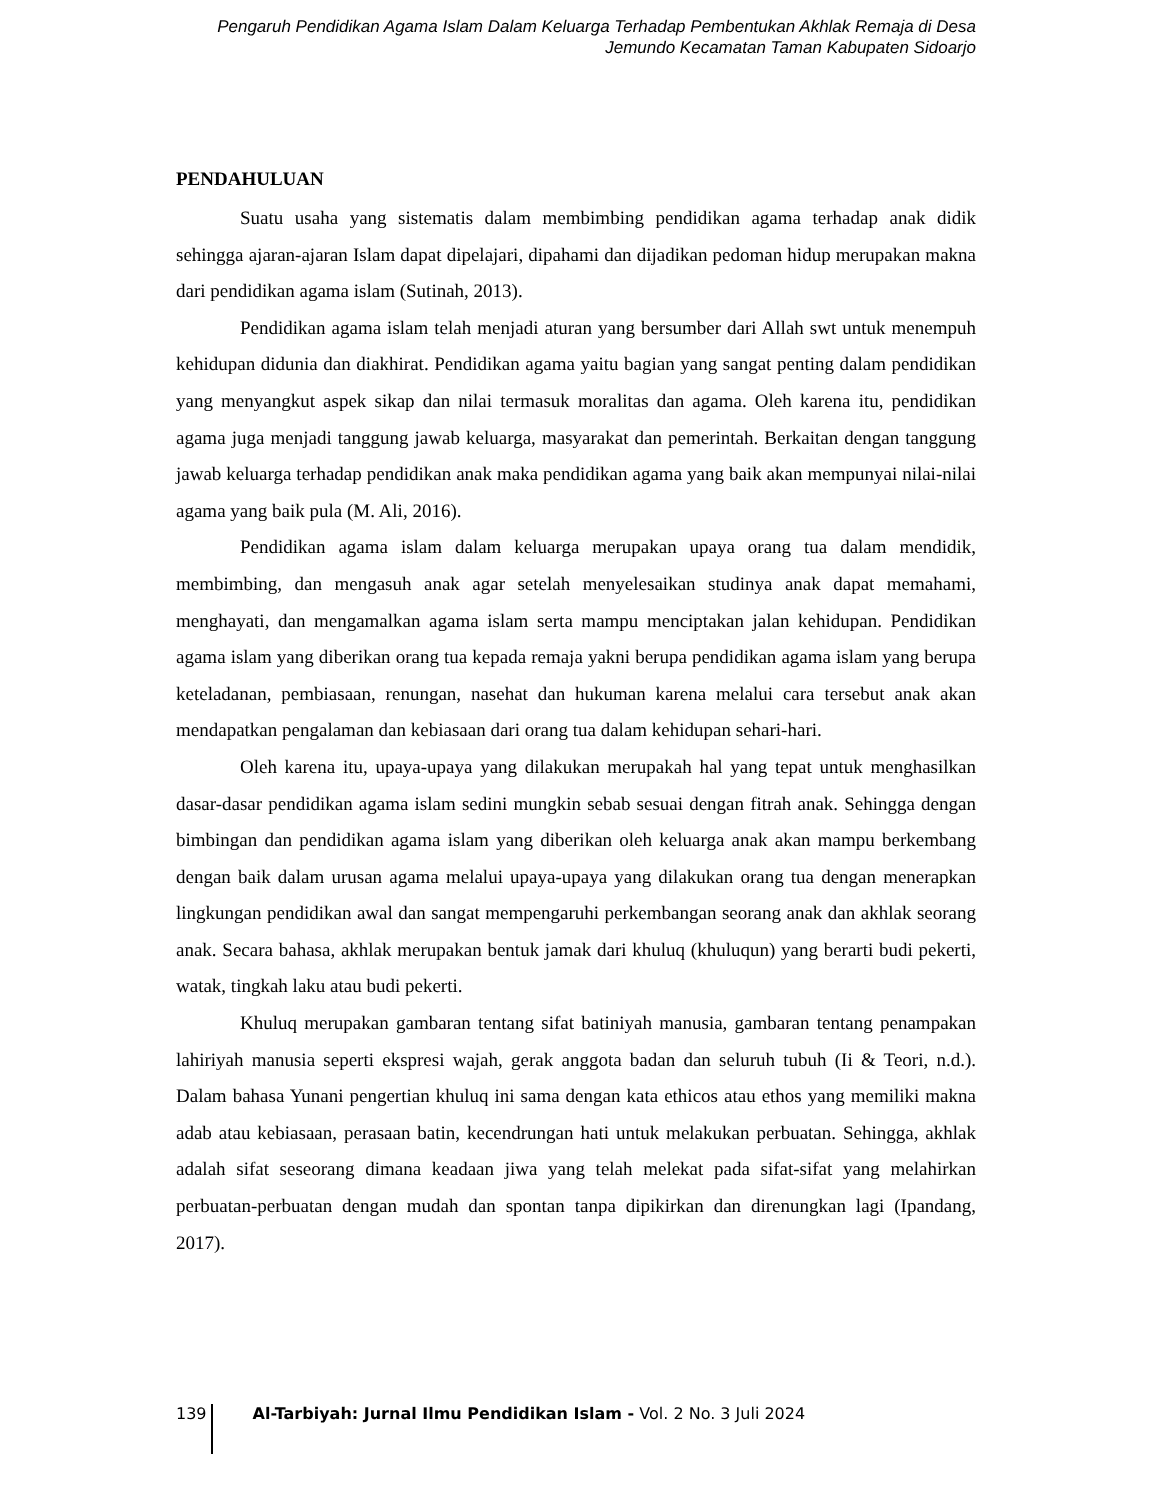Pengaruh Pendidikan Agama Islam Dalam Keluarga Terhadap Pembentukan Akhlak Remaja di Desa
Jemundo Kecamatan Taman Kabupaten Sidoarjo
PENDAHULUAN
Suatu usaha yang sistematis dalam membimbing pendidikan agama terhadap anak didik sehingga ajaran-ajaran Islam dapat dipelajari, dipahami dan dijadikan pedoman hidup merupakan makna dari pendidikan agama islam (Sutinah, 2013).
Pendidikan agama islam telah menjadi aturan yang bersumber dari Allah swt untuk menempuh kehidupan didunia dan diakhirat. Pendidikan agama yaitu bagian yang sangat penting dalam pendidikan yang menyangkut aspek sikap dan nilai termasuk moralitas dan agama. Oleh karena itu, pendidikan agama juga menjadi tanggung jawab keluarga, masyarakat dan pemerintah. Berkaitan dengan tanggung jawab keluarga terhadap pendidikan anak maka pendidikan agama yang baik akan mempunyai nilai-nilai agama yang baik pula (M. Ali, 2016).
Pendidikan agama islam dalam keluarga merupakan upaya orang tua dalam mendidik, membimbing, dan mengasuh anak agar setelah menyelesaikan studinya anak dapat memahami, menghayati, dan mengamalkan agama islam serta mampu menciptakan jalan kehidupan. Pendidikan agama islam yang diberikan orang tua kepada remaja yakni berupa pendidikan agama islam yang berupa keteladanan, pembiasaan, renungan, nasehat dan hukuman karena melalui cara tersebut anak akan mendapatkan pengalaman dan kebiasaan dari orang tua dalam kehidupan sehari-hari.
Oleh karena itu, upaya-upaya yang dilakukan merupakah hal yang tepat untuk menghasilkan dasar-dasar pendidikan agama islam sedini mungkin sebab sesuai dengan fitrah anak. Sehingga dengan bimbingan dan pendidikan agama islam yang diberikan oleh keluarga anak akan mampu berkembang dengan baik dalam urusan agama melalui upaya-upaya yang dilakukan orang tua dengan menerapkan lingkungan pendidikan awal dan sangat mempengaruhi perkembangan seorang anak dan akhlak seorang anak. Secara bahasa, akhlak merupakan bentuk jamak dari khuluq (khuluqun) yang berarti budi pekerti, watak, tingkah laku atau budi pekerti.
Khuluq merupakan gambaran tentang sifat batiniyah manusia, gambaran tentang penampakan lahiriyah manusia seperti ekspresi wajah, gerak anggota badan dan seluruh tubuh (Ii & Teori, n.d.). Dalam bahasa Yunani pengertian khuluq ini sama dengan kata ethicos atau ethos yang memiliki makna adab atau kebiasaan, perasaan batin, kecendrungan hati untuk melakukan perbuatan. Sehingga, akhlak adalah sifat seseorang dimana keadaan jiwa yang telah melekat pada sifat-sifat yang melahirkan perbuatan-perbuatan dengan mudah dan spontan tanpa dipikirkan dan direnungkan lagi (Ipandang, 2017).
139 Al-Tarbiyah: Jurnal Ilmu Pendidikan Islam - Vol. 2 No. 3 Juli 2024